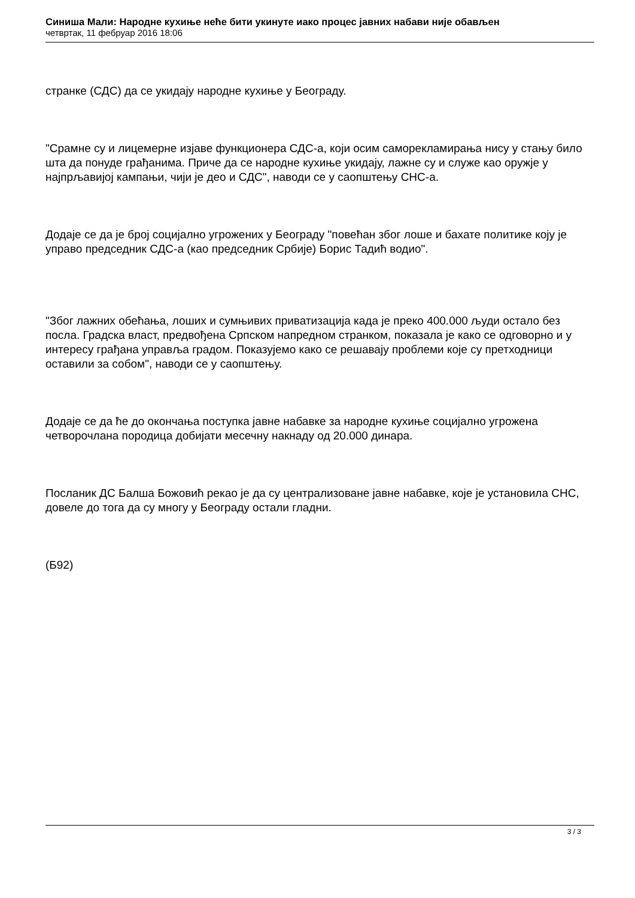Синиша Мали: Народне кухиње неће бити укинуте иако процес јавних набави није обављен
четвртак, 11 фебруар 2016 18:06
странке (СДС) да се укидају народне кухиње у Београду.
"Срамне су и лицемерне изјаве функционера СДС-а, који осим саморекламирања нису у стању било шта да понуде грађанима. Приче да се народне кухиње укидају, лажне су и служе као оружје у најпрљавијој кампањи, чији је део и СДС", наводи се у саопштењу СНС-а.
Додаје се да је број социјално угрожених у Београду "повећан због лоше и бахате политике коју је управо председник СДС-а (као председник Србије) Борис Тадић водио".
"Због лажних обећања, лоших и сумњивих приватизација када је преко 400.000 људи остало без посла. Градска власт, предвођена Српском напредном странком, показала је како се одговорно и у интересу грађана управља градом. Показујемо како се решавају проблеми које су претходници оставили за собом", наводи се у саопштењу.
Додаје се да ће до окончања поступка јавне набавке за народне кухиње социјално угрожена четворочлана породица добијати месечну накнаду од 20.000 динара.
Посланик ДС Балша Божовић рекао је да су централизоване јавне набавке, које је установила СНС, довеле до тога да су многу у Београду остали гладни.
(Б92)
3 / 3